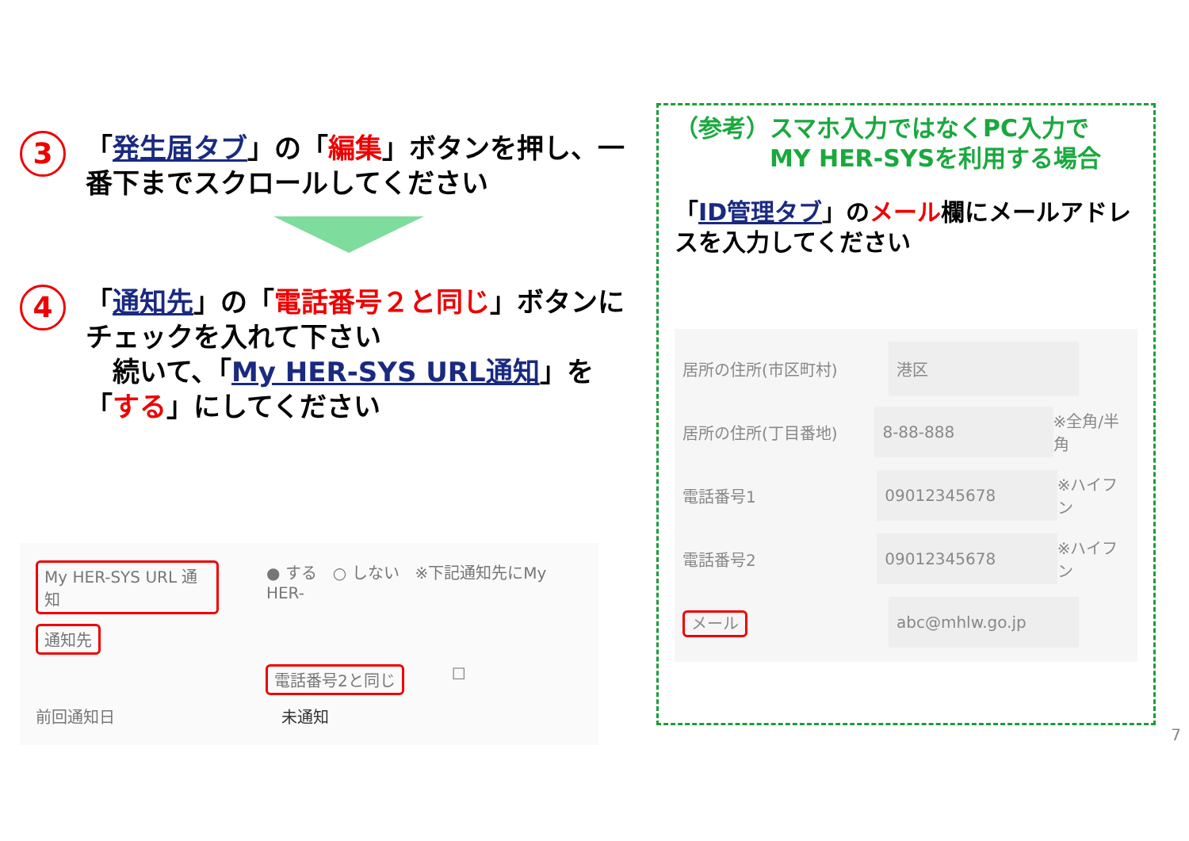3
「発生届タブ」の「編集」ボタンを押し、一番下までスクロールしてください
4
「通知先」の「電話番号２と同じ」ボタンにチェックを入れて下さい
　続いて、「My HER-SYS URL通知」を「する」にしてください
My HER-SYS URL 通知 ● する　○ しない　※下記通知先にMy HER-
通知先
電話番号2と同じ ☐
前回通知日 未通知
（参考）スマホ入力ではなくPC入力で
　　　　MY HER-SYSを利用する場合
「ID管理タブ」のメール欄にメールアドレスを入力してください
居所の住所(市区町村) 港区
居所の住所(丁目番地) 8-88-888 ※全角/半角
電話番号1 09012345678 ※ハイフン
電話番号2 09012345678 ※ハイフン
メール abc@mhlw.go.jp
7